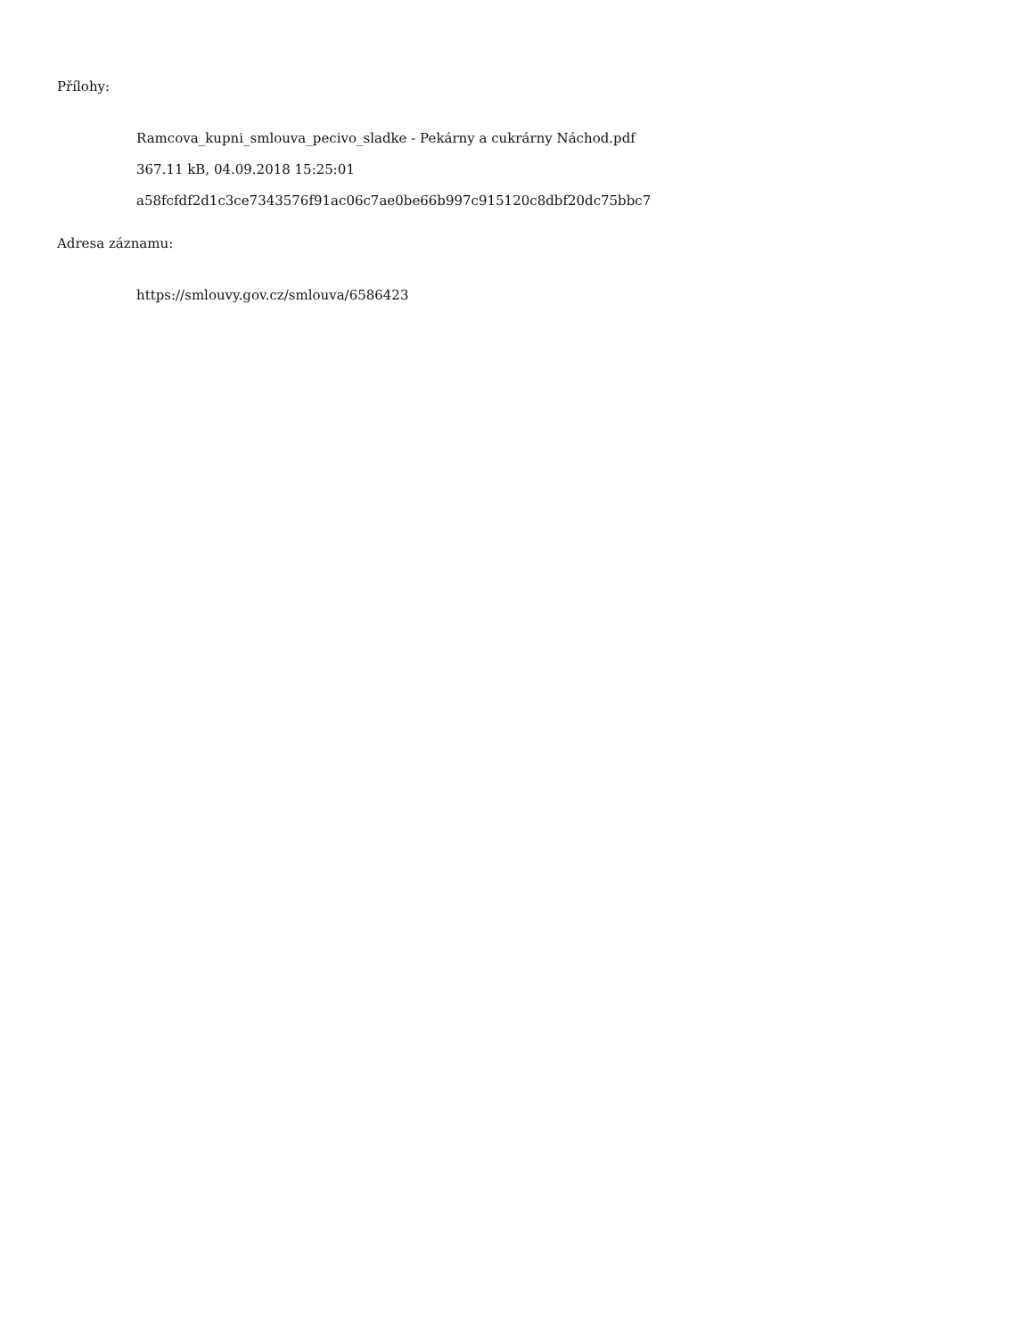Přílohy:
Ramcova_kupni_smlouva_pecivo_sladke - Pekárny a cukrárny Náchod.pdf
367.11 kB, 04.09.2018 15:25:01
a58fcfdf2d1c3ce7343576f91ac06c7ae0be66b997c915120c8dbf20dc75bbc7
Adresa záznamu:
https://smlouvy.gov.cz/smlouva/6586423